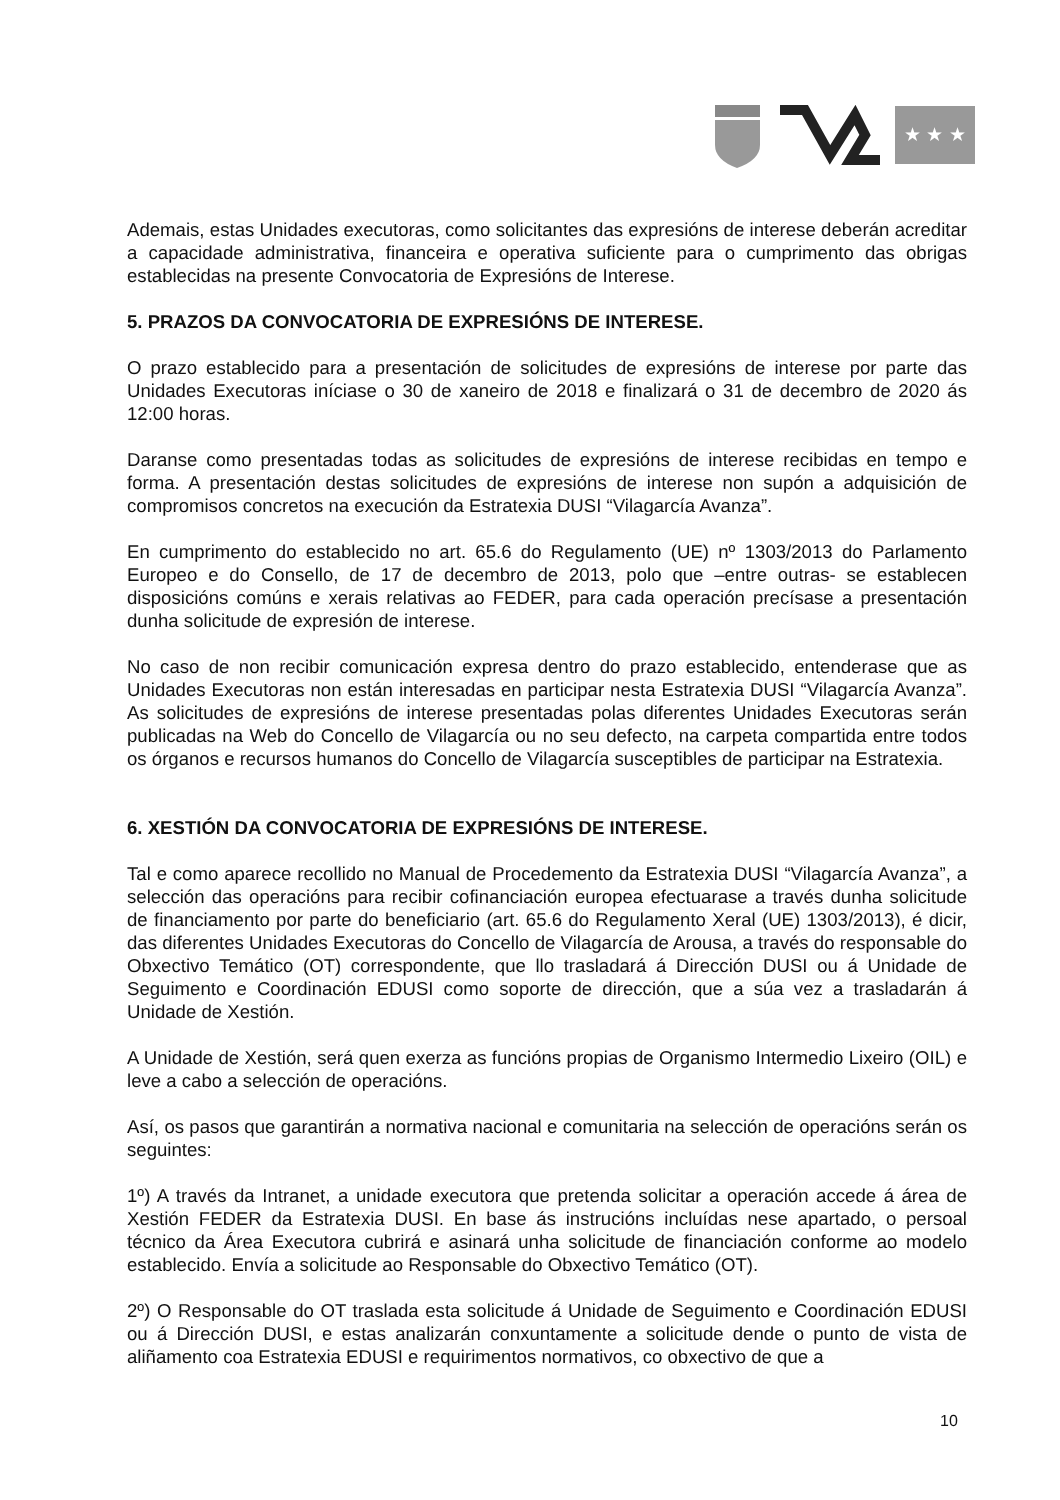★ ★ ★
Ademais, estas Unidades executoras, como solicitantes das expresións de interese deberán acreditar a capacidade administrativa, financeira e operativa suficiente para o cumprimento das obrigas establecidas na presente Convocatoria de Expresións de Interese.
5. PRAZOS DA CONVOCATORIA DE EXPRESIÓNS DE INTERESE.
O prazo establecido para a presentación de solicitudes de expresións de interese por parte das Unidades Executoras iníciase o 30 de xaneiro de 2018 e finalizará o 31 de decembro de 2020 ás 12:00 horas.
Daranse como presentadas todas as solicitudes de expresións de interese recibidas en tempo e forma. A presentación destas solicitudes de expresións de interese non supón a adquisición de compromisos concretos na execución da Estratexia DUSI “Vilagarcía Avanza”.
En cumprimento do establecido no art. 65.6 do Regulamento (UE) nº 1303/2013 do Parlamento Europeo e do Consello, de 17 de decembro de 2013, polo que –entre outras- se establecen disposicións comúns e xerais relativas ao FEDER, para cada operación precísase a presentación dunha solicitude de expresión de interese.
No caso de non recibir comunicación expresa dentro do prazo establecido, entenderase que as Unidades Executoras non están interesadas en participar nesta Estratexia DUSI “Vilagarcía Avanza”. As solicitudes de expresións de interese presentadas polas diferentes Unidades Executoras serán publicadas na Web do Concello de Vilagarcía ou no seu defecto, na carpeta compartida entre todos os órganos e recursos humanos do Concello de Vilagarcía susceptibles de participar na Estratexia.
6. XESTIÓN DA CONVOCATORIA DE EXPRESIÓNS DE INTERESE.
Tal e como aparece recollido no Manual de Procedemento da Estratexia DUSI “Vilagarcía Avanza”, a selección das operacións para recibir cofinanciación europea efectuarase a través dunha solicitude de financiamento por parte do beneficiario (art. 65.6 do Regulamento Xeral (UE) 1303/2013), é dicir, das diferentes Unidades Executoras do Concello de Vilagarcía de Arousa, a través do responsable do Obxectivo Temático (OT) correspondente, que llo trasladará á Dirección DUSI ou á Unidade de Seguimento e Coordinación EDUSI como soporte de dirección, que a súa vez a trasladarán á Unidade de Xestión.
A Unidade de Xestión, será quen exerza as funcións propias de Organismo Intermedio Lixeiro (OIL) e leve a cabo a selección de operacións.
Así, os pasos que garantirán a normativa nacional e comunitaria na selección de operacións serán os seguintes:
1º) A través da Intranet, a unidade executora que pretenda solicitar a operación accede á área de Xestión FEDER da Estratexia DUSI. En base ás instrucións incluídas nese apartado, o persoal técnico da Área Executora cubrirá e asinará unha solicitude de financiación conforme ao modelo establecido. Envía a solicitude ao Responsable do Obxectivo Temático (OT).
2º) O Responsable do OT traslada esta solicitude á Unidade de Seguimento e Coordinación EDUSI ou á Dirección DUSI, e estas analizarán conxuntamente a solicitude dende o punto de vista de aliñamento coa Estratexia EDUSI e requirimentos normativos, co obxectivo de que a
10